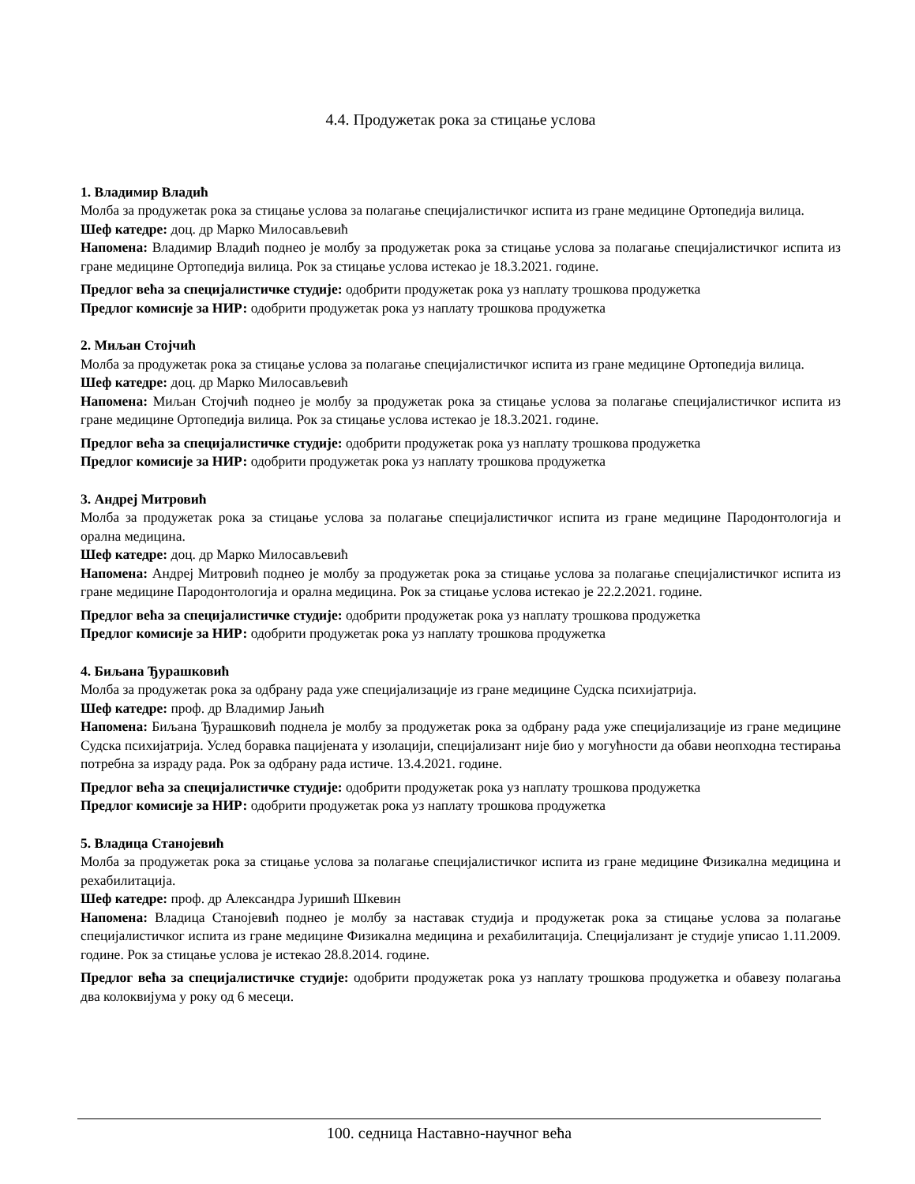4.4. Продужетак рока за стицање услова
1. Владимир Владић
Молба за продужетак рока за стицање услова за полагање специјалистичког испита из гране медицине Ортопедија вилица.
Шеф катедре: доц. др Марко Милосављевић
Напомена: Владимир Владић поднео је молбу за продужетак рока за стицање услова за полагање специјалистичког испита из гране медицине Ортопедија вилица. Рок за стицање услова истекао је 18.3.2021. године.
Предлог већа за специјалистичке студије: одобрити продужетак рока уз наплату трошкова продужетка
Предлог комисије за НИР: одобрити продужетак рока уз наплату трошкова продужетка
2. Миљан Стојчић
Молба за продужетак рока за стицање услова за полагање специјалистичког испита из гране медицине Ортопедија вилица.
Шеф катедре: доц. др Марко Милосављевић
Напомена: Миљан Стојчић поднео је молбу за продужетак рока за стицање услова за полагање специјалистичког испита из гране медицине Ортопедија вилица. Рок за стицање услова истекао је 18.3.2021. године.
Предлог већа за специјалистичке студије: одобрити продужетак рока уз наплату трошкова продужетка
Предлог комисије за НИР: одобрити продужетак рока уз наплату трошкова продужетка
3. Андреј Митровић
Молба за продужетак рока за стицање услова за полагање специјалистичког испита из гране медицине Пародонтологија и орална медицина.
Шеф катедре: доц. др Марко Милосављевић
Напомена: Андреј Митровић поднео је молбу за продужетак рока за стицање услова за полагање специјалистичког испита из гране медицине Пародонтологија и орална медицина. Рок за стицање услова истекао је 22.2.2021. године.
Предлог већа за специјалистичке студије: одобрити продужетак рока уз наплату трошкова продужетка
Предлог комисије за НИР: одобрити продужетак рока уз наплату трошкова продужетка
4. Биљана Ђурашковић
Молба за продужетак рока за одбрану рада уже специјализације из гране медицине Судска психијатрија.
Шеф катедре: проф. др Владимир Јањић
Напомена: Биљана Ђурашковић поднела је молбу за продужетак рока за одбрану рада уже специјализације из гране медицине Судска психијатрија. Услед боравка пацијената у изолацији, специјализант није био у могућности да обави неопходна тестирања потребна за израду рада. Рок за одбрану рада истиче. 13.4.2021. године.
Предлог већа за специјалистичке студије: одобрити продужетак рока уз наплату трошкова продужетка
Предлог комисије за НИР: одобрити продужетак рока уз наплату трошкова продужетка
5. Владица Станојевић
Молба за продужетак рока за стицање услова за полагање специјалистичког испита из гране медицине Физикална медицина и рехабилитација.
Шеф катедре: проф. др Александра Јуришић Шкевин
Напомена: Владица Станојевић поднео је молбу за наставак студија и продужетак рока за стицање услова за полагање специјалистичког испита из гране медицине Физикална медицина и рехабилитација. Специјализант је студије уписао 1.11.2009. године. Рок за стицање услова је истекао 28.8.2014. године.
Предлог већа за специјалистичке студије: одобрити продужетак рока уз наплату трошкова продужетка и обавезу полагања два колоквијума у року од 6 месеци.
100. седница Наставно-научног већа